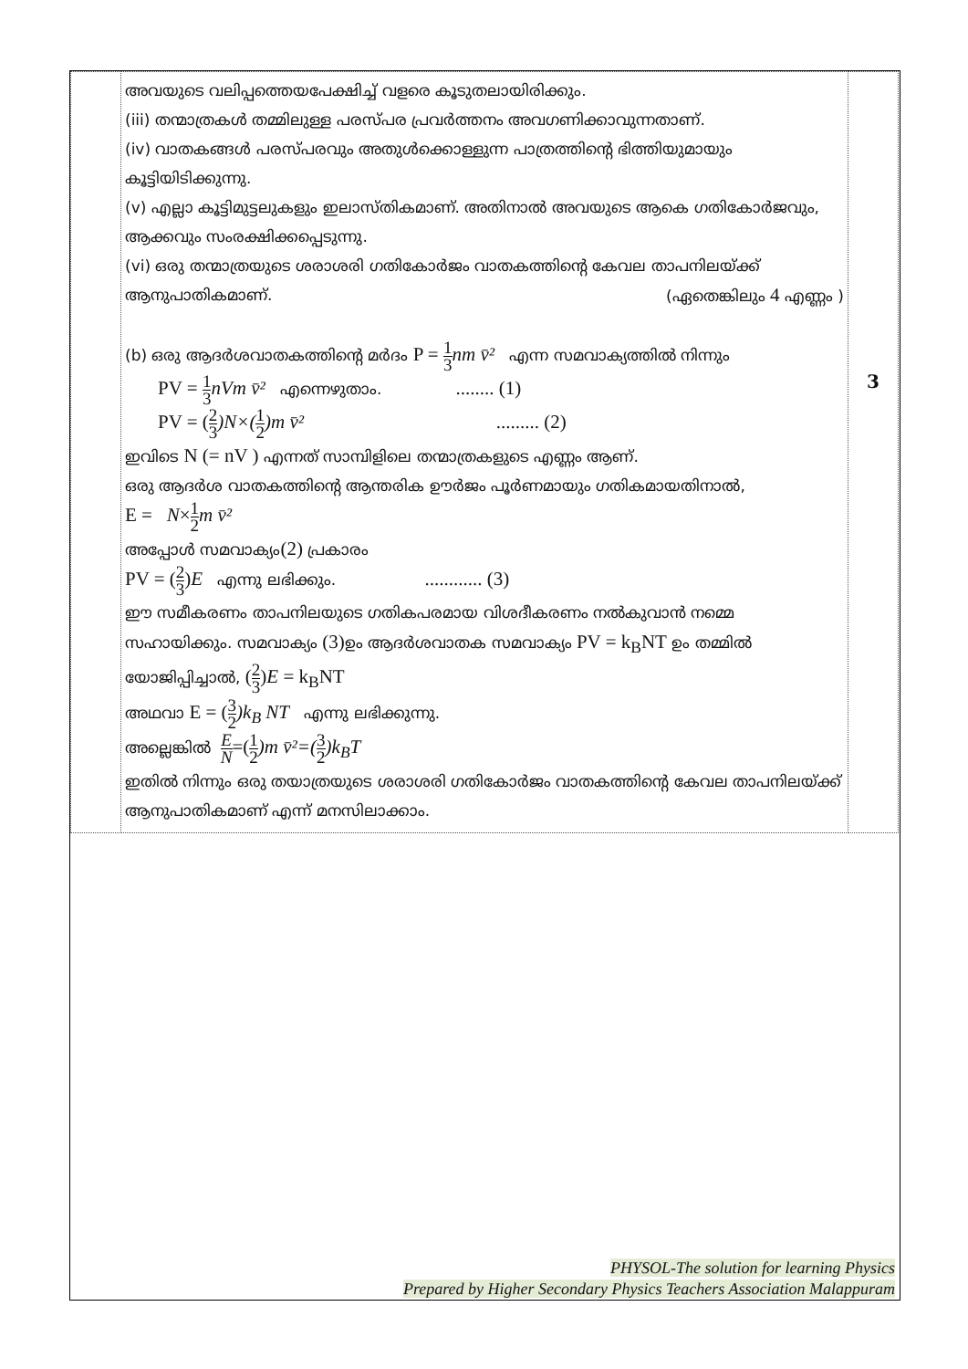| | അവയുടെ വലിപ്പത്തെയപേക്ഷിച്ച് വളരെ കൂടുതലായിരിക്കും. (iii) തന്മാത്രകൾ തമ്മിലുള്ള പരസ്പര പ്രവർത്തനം അവഗണിക്കാവുന്നതാണ്. (iv) വാതകങ്ങൾ പരസ്പരവും അതുൾക്കൊള്ളുന്ന പാത്രത്തിന്റെ ഭിത്തിയുമായും കൂട്ടിയിടിക്കുന്നു. (v) എല്ലാ കൂട്ടിമുട്ടലുകളും ഇലാസ്തികമാണ്. അതിനാൽ അവയുടെ ആകെ ഗതികോർജവും, ആക്കവും സംരക്ഷിക്കപ്പെടുന്നു. (vi) ഒരു തന്മാത്രയുടെ ശരാശരി ഗതികോർജം വാതകത്തിന്റെ കേവല താപനിലയ്ക്ക് ആനുപാതികമാണ്. (ഏതെങ്കിലും 4 എണ്ണം ) (b) ഒരു ആദർശവാതകത്തിന്റെ മർദം P = 1 3 nm v̄² എന്ന സമവാക്യത്തിൽ നിന്നും PV = 1 3 nVm v̄² എന്നെഴുതാം. ........ (1) PV = ( 2 3 )N×( 1 2 )m v̄² ......... (2) ഇവിടെ N (= nV ) എന്നത് സാമ്പിളിലെ തന്മാത്രകളുടെ എണ്ണം ആണ്. ഒരു ആദർശ വാതകത്തിന്റെ ആന്തരിക ഊർജം പൂർണമായും ഗതികമായതിനാൽ, E = N × 1 2 m v̄² അപ്പോൾ സമവാക്യം (2) പ്രകാരം PV = ( 2 3 ) E എന്നു ലഭിക്കും. ............ (3) ഈ സമീകരണം താപനിലയുടെ ഗതികപരമായ വിശദീകരണം നൽകുവാൻ നമ്മെ സഹായിക്കും. സമവാക്യം (3) ഉം ആദർശവാതക സമവാക്യം PV = k<sub>B</sub>NT ഉം തമ്മിൽ യോജിപ്പിച്ചാൽ, ( 2 3 ) E = k<sub>B</sub>NT അഥവാ E = ( 3 2 )k<sub>B</sub> NT എന്നു ലഭിക്കുന്നു. അല്ലെങ്കിൽ E N =( 1 2 )m v̄²=( 3 2 )k<sub>B</sub>T ഇതിൽ നിന്നും ഒരു തയാത്രയുടെ ശരാശരി ഗതികോർജം വാതകത്തിന്റെ കേവല താപനിലയ്ക്ക് ആനുപാതികമാണ് എന്ന് മനസിലാക്കാം. | 3 |
PHYSOL-The solution for learning Physics
Prepared by Higher Secondary Physics Teachers Association Malappuram